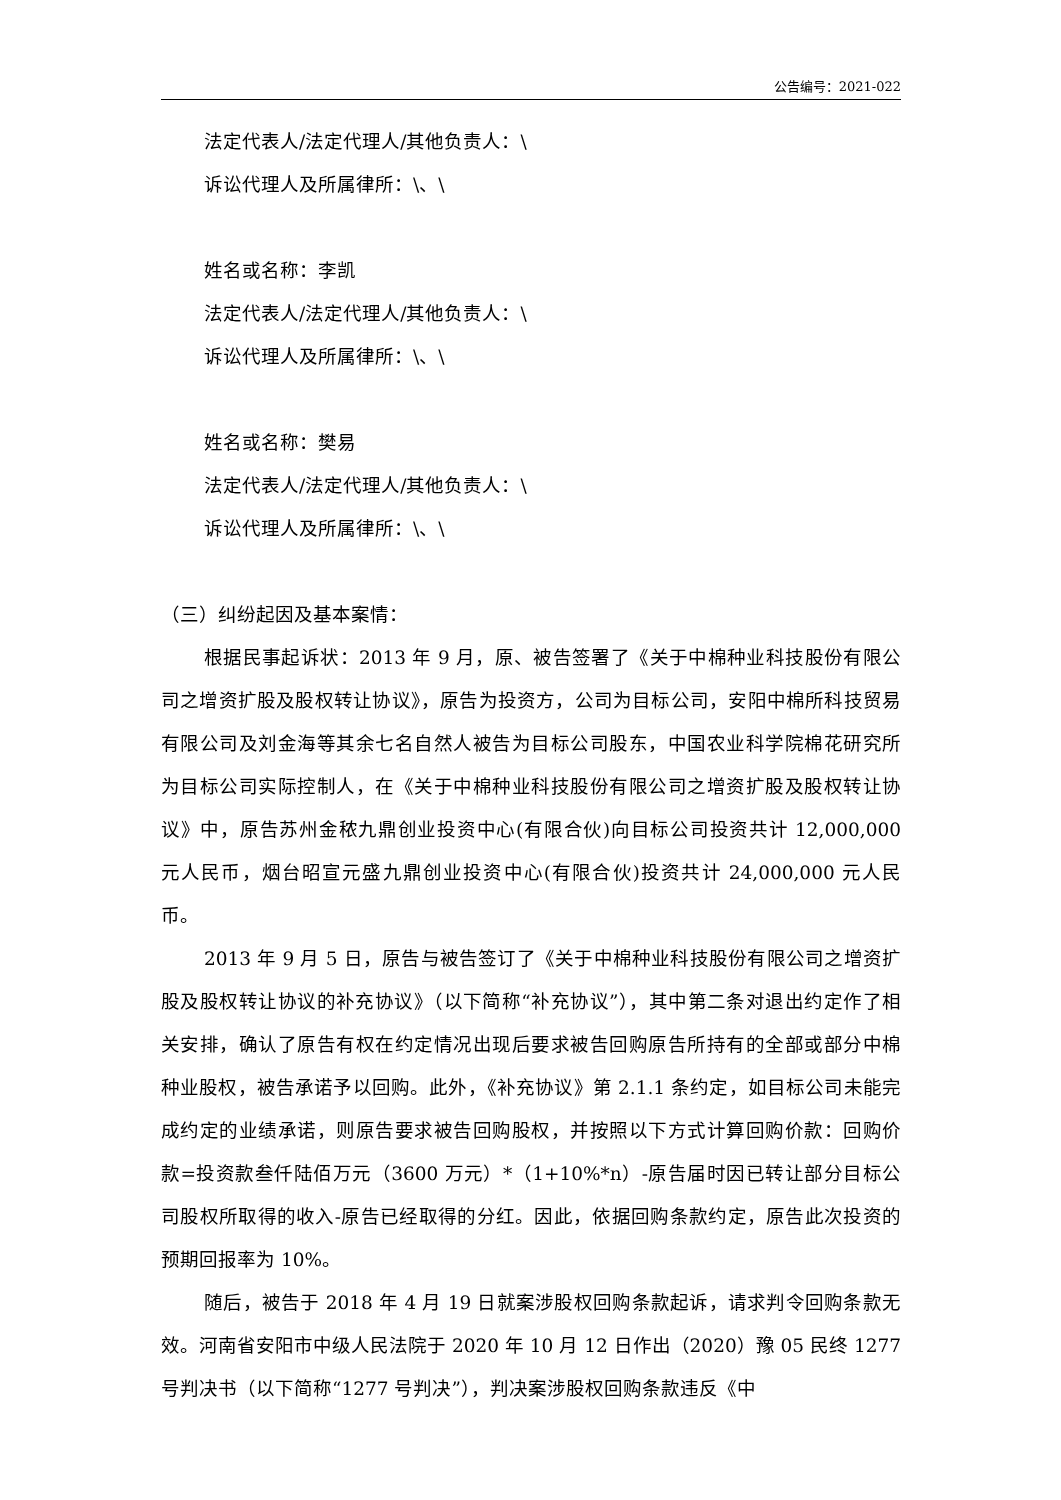公告编号：2021-022
法定代表人/法定代理人/其他负责人：\
诉讼代理人及所属律所：\、\
姓名或名称：李凯
法定代表人/法定代理人/其他负责人：\
诉讼代理人及所属律所：\、\
姓名或名称：樊易
法定代表人/法定代理人/其他负责人：\
诉讼代理人及所属律所：\、\
（三）纠纷起因及基本案情：
根据民事起诉状：2013 年 9 月，原、被告签署了《关于中棉种业科技股份有限公司之增资扩股及股权转让协议》，原告为投资方，公司为目标公司，安阳中棉所科技贸易有限公司及刘金海等其余七名自然人被告为目标公司股东，中国农业科学院棉花研究所为目标公司实际控制人，在《关于中棉种业科技股份有限公司之增资扩股及股权转让协议》中，原告苏州金秾九鼎创业投资中心(有限合伙)向目标公司投资共计 12,000,000 元人民币，烟台昭宣元盛九鼎创业投资中心(有限合伙)投资共计 24,000,000 元人民币。
2013 年 9 月 5 日，原告与被告签订了《关于中棉种业科技股份有限公司之增资扩股及股权转让协议的补充协议》（以下简称“补充协议”），其中第二条对退出约定作了相关安排，确认了原告有权在约定情况出现后要求被告回购原告所持有的全部或部分中棉种业股权，被告承诺予以回购。此外，《补充协议》第 2.1.1 条约定，如目标公司未能完成约定的业绩承诺，则原告要求被告回购股权，并按照以下方式计算回购价款：回购价款=投资款叁仟陆佰万元（3600 万元）*（1+10%*n）-原告届时因已转让部分目标公司股权所取得的收入-原告已经取得的分红。因此，依据回购条款约定，原告此次投资的预期回报率为 10%。
随后，被告于 2018 年 4 月 19 日就案涉股权回购条款起诉，请求判令回购条款无效。河南省安阳市中级人民法院于 2020 年 10 月 12 日作出（2020）豫 05 民终 1277 号判决书（以下简称“1277 号判决”），判决案涉股权回购条款违反《中